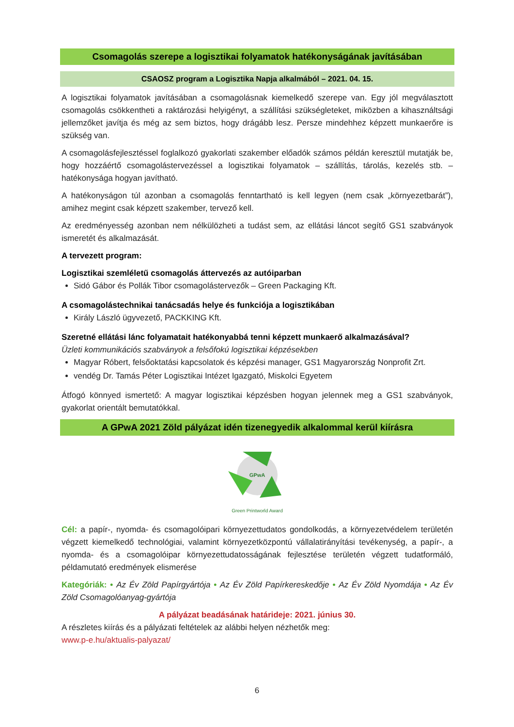Csomagolás szerepe a logisztikai folyamatok hatékonyságának javításában
CSAOSZ program a Logisztika Napja alkalmából – 2021. 04. 15.
A logisztikai folyamatok javításában a csomagolásnak kiemelkedő szerepe van. Egy jól megválasztott csomagolás csökkentheti a raktározási helyigényt, a szállítási szükségleteket, miközben a kihasználtsági jellemzőket javítja és még az sem biztos, hogy drágább lesz. Persze mindehhez képzett munkaerőre is szükség van.
A csomagolásfejlesztéssel foglalkozó gyakorlati szakember előadók számos példán keresztül mutatják be, hogy hozzáértő csomagolástervezéssel a logisztikai folyamatok – szállítás, tárolás, kezelés stb. – hatékonysága hogyan javítható.
A hatékonyságon túl azonban a csomagolás fenntartható is kell legyen (nem csak „környezetbarát”), amihez megint csak képzett szakember, tervező kell.
Az eredményesség azonban nem nélkülözheti a tudást sem, az ellátási láncot segítő GS1 szabványok ismeretét és alkalmazását.
A tervezett program:
Logisztikai szemléletű csomagolás áttervezés az autóiparban
Sidó Gábor és Pollák Tibor csomagolástervezők – Green Packaging Kft.
A csomagolástechnikai tanácsadás helye és funkciója a logisztikában
Király László ügyvezető, PACKKING Kft.
Szeretné ellátási lánc folyamatait hatékonyabbá tenni képzett munkaerő alkalmazásával?
Üzleti kommunikációs szabványok a felsőfokú logisztikai képzésekben
Magyar Róbert, felsőoktatási kapcsolatok és képzési manager, GS1 Magyarország Nonprofit Zrt.
vendég Dr. Tamás Péter Logisztikai Intézet Igazgató, Miskolci Egyetem
Átfogó könnyed ismertető: A magyar logisztikai képzésben hogyan jelennek meg a GS1 szabványok, gyakorlat orientált bemutatókkal.
A GPwA 2021 Zöld pályázat idén tizenegyedik alkalommal kerül kiírásra
GPwA
Green Printworld Award
Cél: a papír-, nyomda- és csomagolóipari környezettudatos gondolkodás, a környezetvédelem területén végzett kiemelkedő technológiai, valamint környezetközpontú vállalatirányítási tevékenység, a papír-, a nyomda- és a csomagolóipar környezettudatosságának fejlesztése területén végzett tudatformáló, példamutató eredmények elismerése
Kategóriák: • Az Év Zöld Papírgyártója • Az Év Zöld Papírkereskedője • Az Év Zöld Nyomdája • Az Év Zöld Csomagolóanyag-gyártója
A pályázat beadásának határideje: 2021. június 30.
A részletes kiírás és a pályázati feltételek az alábbi helyen nézhetők meg:
www.p-e.hu/aktualis-palyazat/
6